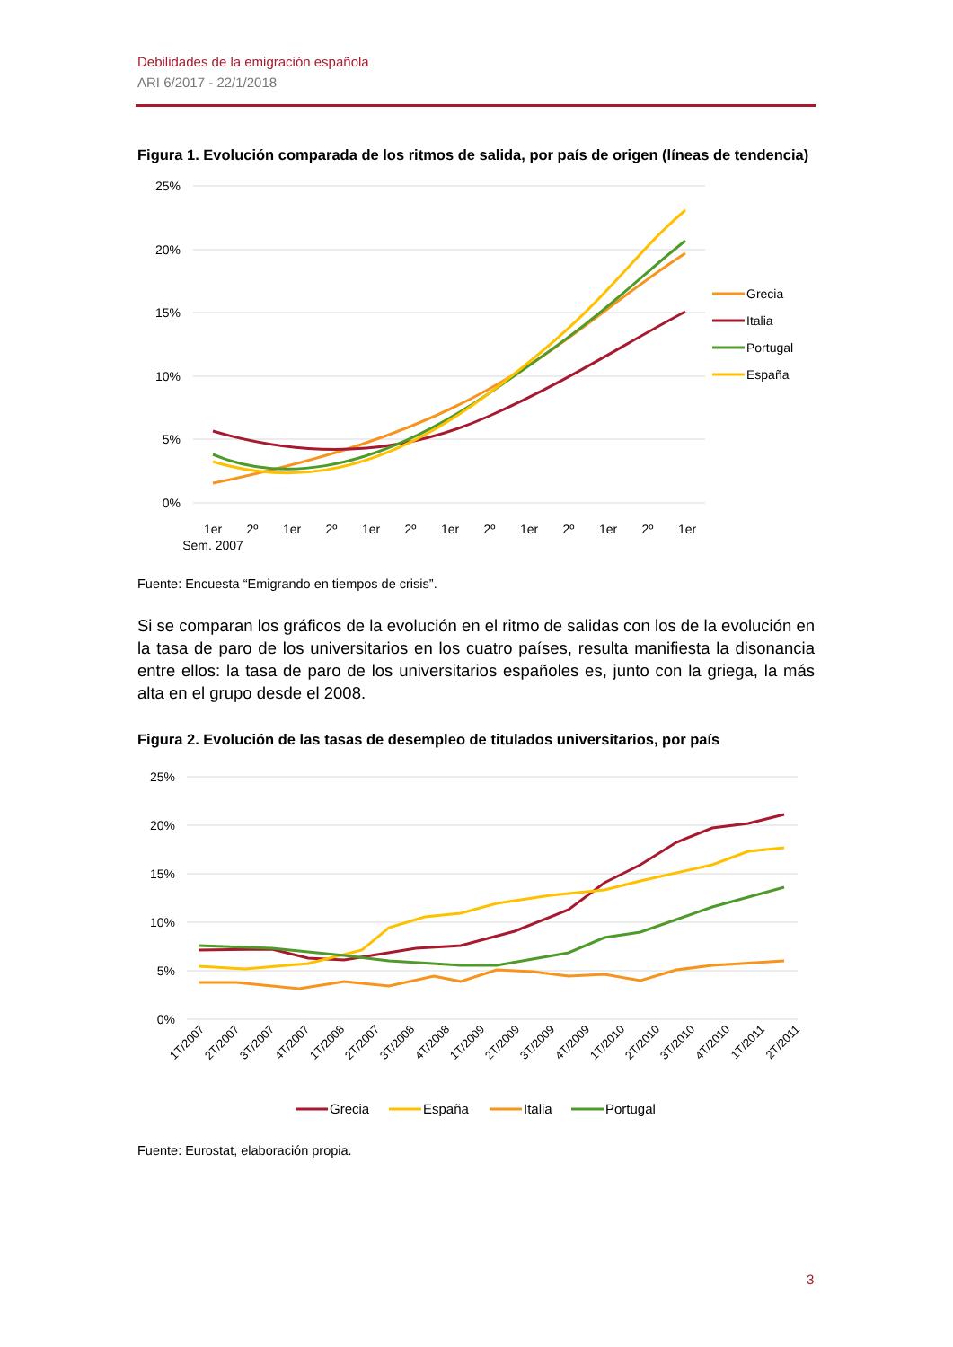Debilidades de la emigración española
ARI 6/2017 - 22/1/2018
Figura 1. Evolución comparada de los ritmos de salida, por país de origen (líneas de tendencia)
25%
20%
15%
10%
5%
0%
1er
2º
1er
2º
1er
2º
1er
2º
1er
2º
1er
2º
1er
Sem. 2007
Grecia
Italia
Portugal
España
Fuente: Encuesta “Emigrando en tiempos de crisis”.
Si se comparan los gráficos de la evolución en el ritmo de salidas con los de la evolución en la tasa de paro de los universitarios en los cuatro países, resulta manifiesta la disonancia entre ellos: la tasa de paro de los universitarios españoles es, junto con la griega, la más alta en el grupo desde el 2008.
Figura 2. Evolución de las tasas de desempleo de titulados universitarios, por país
25%
20%
15%
10%
5%
0%
1T/2007
2T/2007
3T/2007
4T/2007
1T/2008
2T/2007
3T/2008
4T/2008
1T/2009
2T/2009
3T/2009
4T/2009
1T/2010
2T/2010
3T/2010
4T/2010
1T/2011
2T/2011
Grecia
España
Italia
Portugal
Fuente: Eurostat, elaboración propia.
3